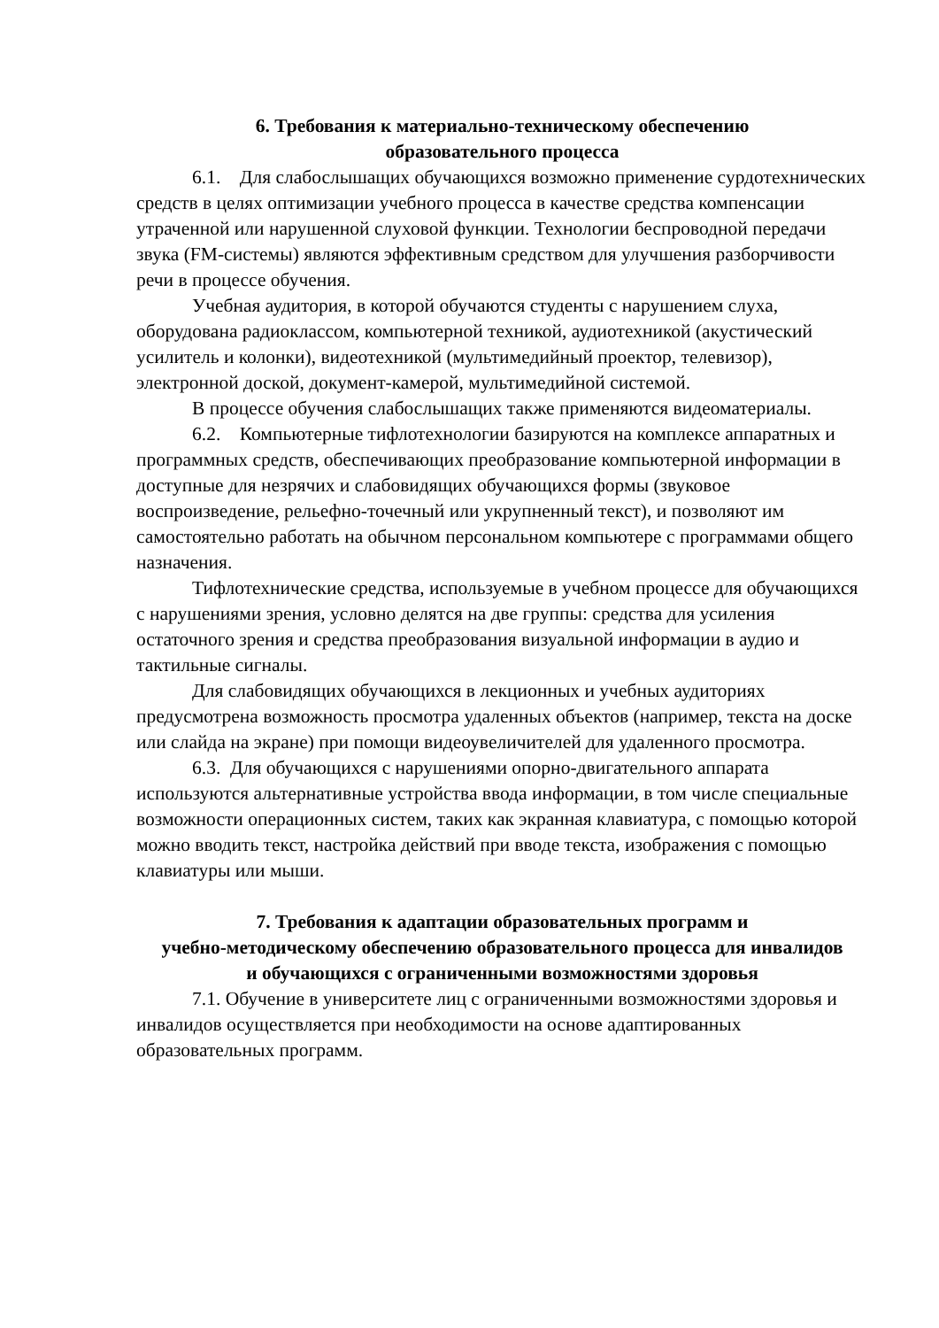6. Требования к материально-техническому обеспечению
образовательного процесса
6.1. Для слабослышащих обучающихся возможно применение сурдотехнических средств в целях оптимизации учебного процесса в качестве средства компенсации утраченной или нарушенной слуховой функции. Технологии беспроводной передачи звука (FM-системы) являются эффективным средством для улучшения разборчивости речи в процессе обучения.
Учебная аудитория, в которой обучаются студенты с нарушением слуха, оборудована радиоклассом, компьютерной техникой, аудиотехникой (акустический усилитель и колонки), видеотехникой (мультимедийный проектор, телевизор), электронной доской, документ-камерой, мультимедийной системой.
В процессе обучения слабослышащих также применяются видеоматериалы.
6.2. Компьютерные тифлотехнологии базируются на комплексе аппаратных и программных средств, обеспечивающих преобразование компьютерной информации в доступные для незрячих и слабовидящих обучающихся формы (звуковое воспроизведение, рельефно-точечный или укрупненный текст), и позволяют им самостоятельно работать на обычном персональном компьютере с программами общего назначения.
Тифлотехнические средства, используемые в учебном процессе для обучающихся с нарушениями зрения, условно делятся на две группы: средства для усиления остаточного зрения и средства преобразования визуальной информации в аудио и тактильные сигналы.
Для слабовидящих обучающихся в лекционных и учебных аудиториях предусмотрена возможность просмотра удаленных объектов (например, текста на доске или слайда на экране) при помощи видеоувеличителей для удаленного просмотра.
6.3. Для обучающихся с нарушениями опорно-двигательного аппарата используются альтернативные устройства ввода информации, в том числе специальные возможности операционных систем, таких как экранная клавиатура, с помощью которой можно вводить текст, настройка действий при вводе текста, изображения с помощью клавиатуры или мыши.
7. Требования к адаптации образовательных программ и
учебно-методическому обеспечению образовательного процесса для инвалидов
и обучающихся с ограниченными возможностями здоровья
7.1. Обучение в университете лиц с ограниченными возможностями здоровья и инвалидов осуществляется при необходимости на основе адаптированных образовательных программ.